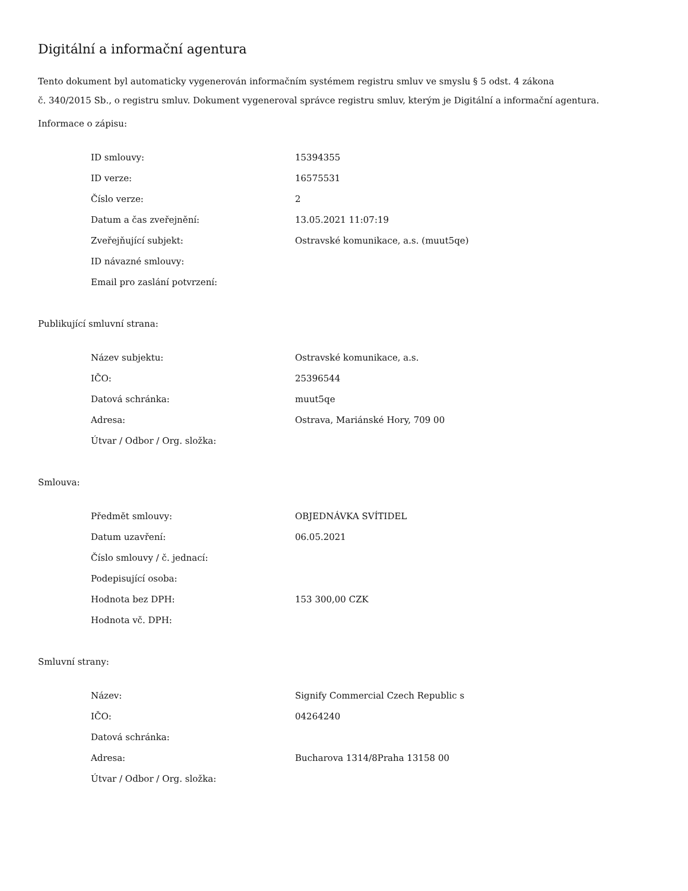Digitální a informační agentura
Tento dokument byl automaticky vygenerován informačním systémem registru smluv ve smyslu § 5 odst. 4 zákona
č. 340/2015 Sb., o registru smluv. Dokument vygeneroval správce registru smluv, kterým je Digitální a informační agentura.
Informace o zápisu:
| ID smlouvy: | 15394355 |
| ID verze: | 16575531 |
| Číslo verze: | 2 |
| Datum a čas zveřejnění: | 13.05.2021 11:07:19 |
| Zveřejňující subjekt: | Ostravské komunikace, a.s. (muut5qe) |
| ID návazné smlouvy: | |
| Email pro zaslání potvrzení: | |
Publikující smluvní strana:
| Název subjektu: | Ostravské komunikace, a.s. |
| IČO: | 25396544 |
| Datová schránka: | muut5qe |
| Adresa: | Ostrava, Mariánské Hory, 709 00 |
| Útvar / Odbor / Org. složka: | |
Smlouva:
| Předmět smlouvy: | OBJEDNÁVKA SVÍTIDEL |
| Datum uzavření: | 06.05.2021 |
| Číslo smlouvy / č. jednací: | |
| Podepisující osoba: | |
| Hodnota bez DPH: | 153 300,00 CZK |
| Hodnota vč. DPH: | |
Smluvní strany:
| Název: | Signify Commercial Czech Republic s |
| IČO: | 04264240 |
| Datová schránka: | |
| Adresa: | Bucharova 1314/8Praha 13158 00 |
| Útvar / Odbor / Org. složka: | |